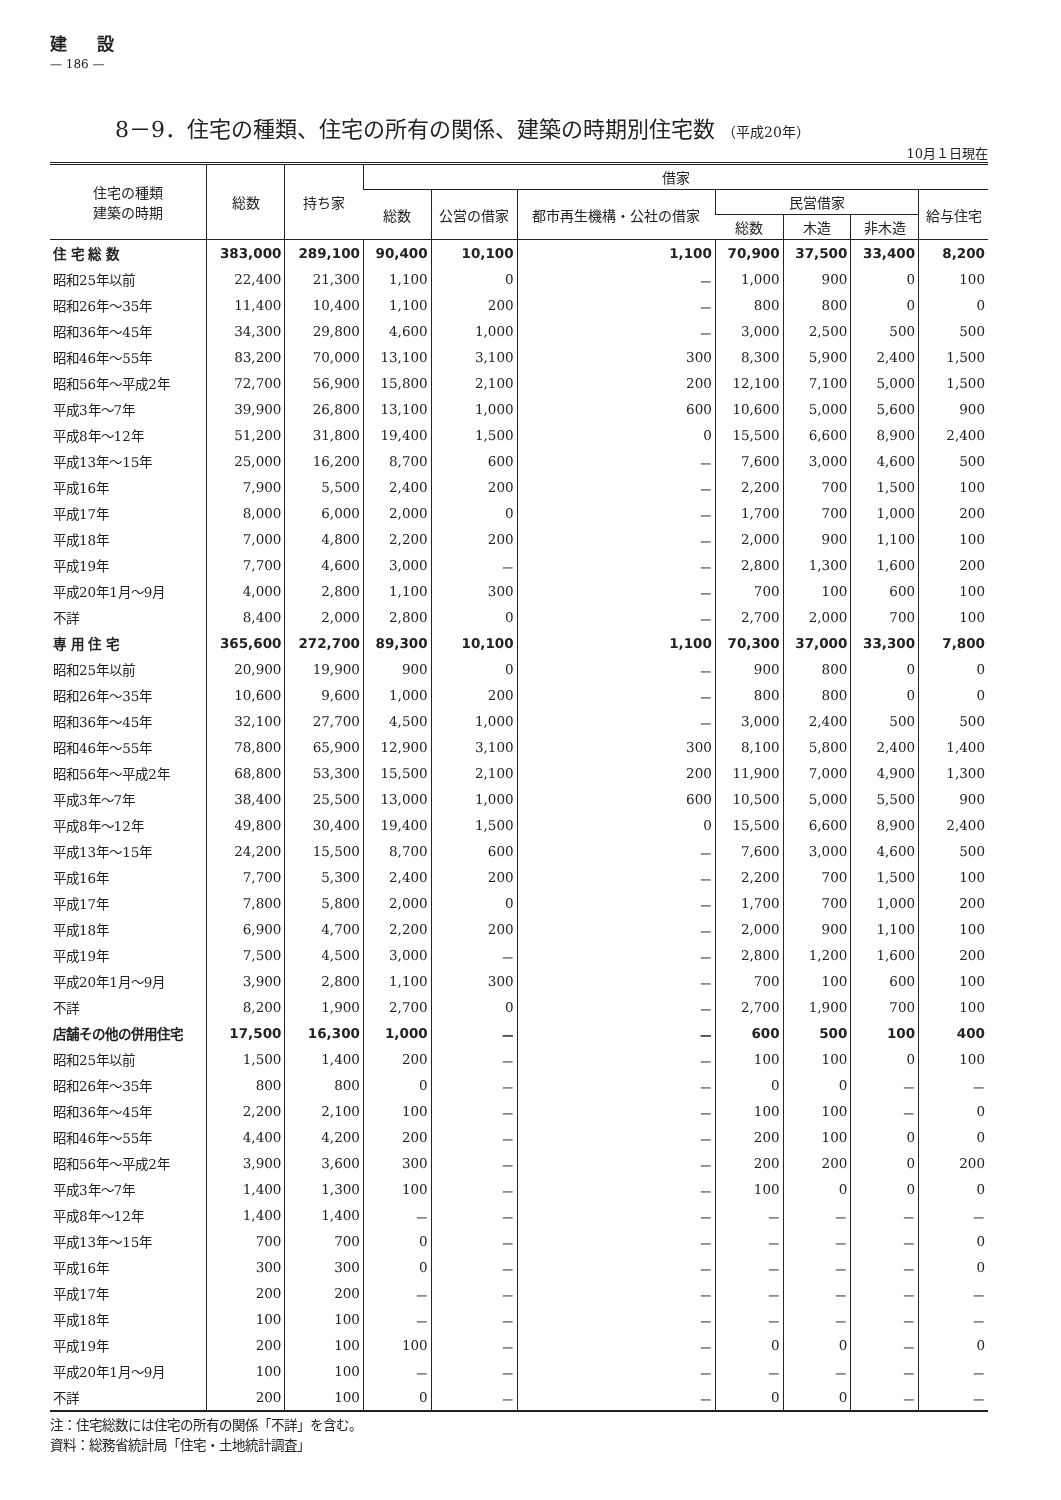建設
— 186 —
8－9．住宅の種類、住宅の所有の関係、建築の時期別住宅数 （平成20年）
10月１日現在
| 住宅の種類 建築の時期 | 総数 | 持ち家 | 借家 | | | | | | |
| --- | --- | --- | --- | --- | --- | --- | --- | --- | --- |
| | | | 総数 | 公営の借家 | 都市再生機構・公社の借家 | 民営借家 | | | 給与住宅 |
| | | | | | | 総数 | 木造 | 非木造 | |
| 住 宅 総 数 | 383,000 | 289,100 | 90,400 | 10,100 | 1,100 | 70,900 | 37,500 | 33,400 | 8,200 |
| 昭和25年以前 | 22,400 | 21,300 | 1,100 | 0 | － | 1,000 | 900 | 0 | 100 |
| 昭和26年～35年 | 11,400 | 10,400 | 1,100 | 200 | － | 800 | 800 | 0 | 0 |
| 昭和36年～45年 | 34,300 | 29,800 | 4,600 | 1,000 | － | 3,000 | 2,500 | 500 | 500 |
| 昭和46年～55年 | 83,200 | 70,000 | 13,100 | 3,100 | 300 | 8,300 | 5,900 | 2,400 | 1,500 |
| 昭和56年～平成2年 | 72,700 | 56,900 | 15,800 | 2,100 | 200 | 12,100 | 7,100 | 5,000 | 1,500 |
| 平成3年～7年 | 39,900 | 26,800 | 13,100 | 1,000 | 600 | 10,600 | 5,000 | 5,600 | 900 |
| 平成8年～12年 | 51,200 | 31,800 | 19,400 | 1,500 | 0 | 15,500 | 6,600 | 8,900 | 2,400 |
| 平成13年～15年 | 25,000 | 16,200 | 8,700 | 600 | － | 7,600 | 3,000 | 4,600 | 500 |
| 平成16年 | 7,900 | 5,500 | 2,400 | 200 | － | 2,200 | 700 | 1,500 | 100 |
| 平成17年 | 8,000 | 6,000 | 2,000 | 0 | － | 1,700 | 700 | 1,000 | 200 |
| 平成18年 | 7,000 | 4,800 | 2,200 | 200 | － | 2,000 | 900 | 1,100 | 100 |
| 平成19年 | 7,700 | 4,600 | 3,000 | － | － | 2,800 | 1,300 | 1,600 | 200 |
| 平成20年1月～9月 | 4,000 | 2,800 | 1,100 | 300 | － | 700 | 100 | 600 | 100 |
| 不詳 | 8,400 | 2,000 | 2,800 | 0 | － | 2,700 | 2,000 | 700 | 100 |
| 専 用 住 宅 | 365,600 | 272,700 | 89,300 | 10,100 | 1,100 | 70,300 | 37,000 | 33,300 | 7,800 |
| 昭和25年以前 | 20,900 | 19,900 | 900 | 0 | － | 900 | 800 | 0 | 0 |
| 昭和26年～35年 | 10,600 | 9,600 | 1,000 | 200 | － | 800 | 800 | 0 | 0 |
| 昭和36年～45年 | 32,100 | 27,700 | 4,500 | 1,000 | － | 3,000 | 2,400 | 500 | 500 |
| 昭和46年～55年 | 78,800 | 65,900 | 12,900 | 3,100 | 300 | 8,100 | 5,800 | 2,400 | 1,400 |
| 昭和56年～平成2年 | 68,800 | 53,300 | 15,500 | 2,100 | 200 | 11,900 | 7,000 | 4,900 | 1,300 |
| 平成3年～7年 | 38,400 | 25,500 | 13,000 | 1,000 | 600 | 10,500 | 5,000 | 5,500 | 900 |
| 平成8年～12年 | 49,800 | 30,400 | 19,400 | 1,500 | 0 | 15,500 | 6,600 | 8,900 | 2,400 |
| 平成13年～15年 | 24,200 | 15,500 | 8,700 | 600 | － | 7,600 | 3,000 | 4,600 | 500 |
| 平成16年 | 7,700 | 5,300 | 2,400 | 200 | － | 2,200 | 700 | 1,500 | 100 |
| 平成17年 | 7,800 | 5,800 | 2,000 | 0 | － | 1,700 | 700 | 1,000 | 200 |
| 平成18年 | 6,900 | 4,700 | 2,200 | 200 | － | 2,000 | 900 | 1,100 | 100 |
| 平成19年 | 7,500 | 4,500 | 3,000 | － | － | 2,800 | 1,200 | 1,600 | 200 |
| 平成20年1月～9月 | 3,900 | 2,800 | 1,100 | 300 | － | 700 | 100 | 600 | 100 |
| 不詳 | 8,200 | 1,900 | 2,700 | 0 | － | 2,700 | 1,900 | 700 | 100 |
| 店舗その他の併用住宅 | 17,500 | 16,300 | 1,000 | － | － | 600 | 500 | 100 | 400 |
| 昭和25年以前 | 1,500 | 1,400 | 200 | － | － | 100 | 100 | 0 | 100 |
| 昭和26年～35年 | 800 | 800 | 0 | － | － | 0 | 0 | － | － |
| 昭和36年～45年 | 2,200 | 2,100 | 100 | － | － | 100 | 100 | － | 0 |
| 昭和46年～55年 | 4,400 | 4,200 | 200 | － | － | 200 | 100 | 0 | 0 |
| 昭和56年～平成2年 | 3,900 | 3,600 | 300 | － | － | 200 | 200 | 0 | 200 |
| 平成3年～7年 | 1,400 | 1,300 | 100 | － | － | 100 | 0 | 0 | 0 |
| 平成8年～12年 | 1,400 | 1,400 | － | － | － | － | － | － | － |
| 平成13年～15年 | 700 | 700 | 0 | － | － | － | － | － | 0 |
| 平成16年 | 300 | 300 | 0 | － | － | － | － | － | 0 |
| 平成17年 | 200 | 200 | － | － | － | － | － | － | － |
| 平成18年 | 100 | 100 | － | － | － | － | － | － | － |
| 平成19年 | 200 | 100 | 100 | － | － | 0 | 0 | － | 0 |
| 平成20年1月～9月 | 100 | 100 | － | － | － | － | － | － | － |
| 不詳 | 200 | 100 | 0 | － | － | 0 | 0 | － | － |
注：住宅総数には住宅の所有の関係「不詳」を含む。
資料：総務省統計局「住宅・土地統計調査」